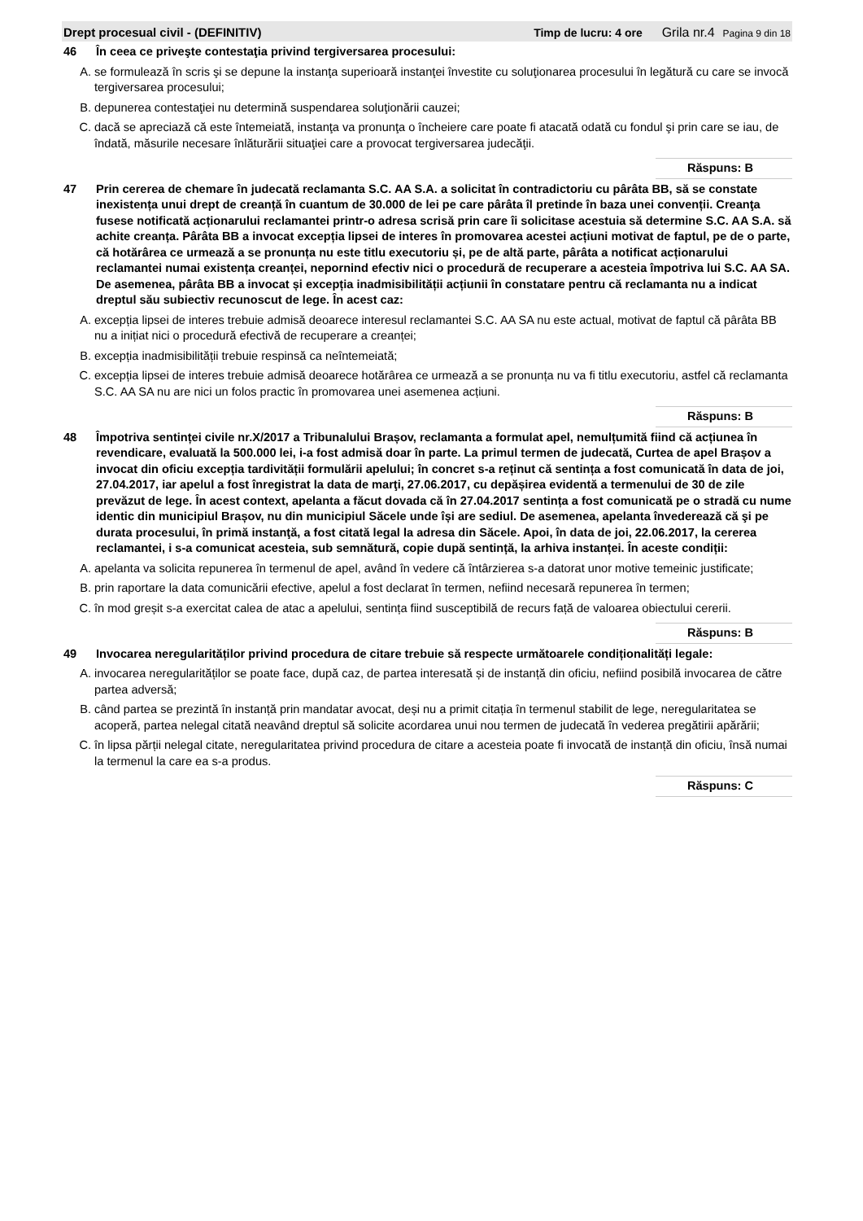Drept procesual civil - (DEFINITIV) Timp de lucru: 4 ore Grila nr.4 Pagina 9 din 18
46 În ceea ce priveşte contestaţia privind tergiversarea procesului:
A. se formulează în scris şi se depune la instanţa superioară instanţei învestite cu soluţionarea procesului în legătură cu care se invocă tergiversarea procesului;
B. depunerea contestaţiei nu determină suspendarea soluţionării cauzei;
C. dacă se apreciază că este întemeiată, instanţa va pronunţa o încheiere care poate fi atacată odată cu fondul şi prin care se iau, de îndată, măsurile necesare înlăturării situaţiei care a provocat tergiversarea judecăţii.
Răspuns: B
47 Prin cererea de chemare în judecată reclamanta S.C. AA S.A. a solicitat în contradictoriu cu pârâta BB, să se constate inexistența unui drept de creanță în cuantum de 30.000 de lei pe care pârâta îl pretinde în baza unei convenții. Creanţa fusese notificată acționarului reclamantei printr-o adresa scrisă prin care îi solicitase acestuia să determine S.C. AA S.A. să achite creanța. Pârâta BB a invocat excepția lipsei de interes în promovarea acestei acțiuni motivat de faptul, pe de o parte, că hotărârea ce urmează a se pronunța nu este titlu executoriu și, pe de altă parte, pârâta a notificat acționarului reclamantei numai existența creanței, nepornind efectiv nici o procedură de recuperare a acesteia împotriva lui S.C. AA SA. De asemenea, pârâta BB a invocat și excepția inadmisibilității acțiunii în constatare pentru că reclamanta nu a indicat dreptul său subiectiv recunoscut de lege. În acest caz:
A. excepția lipsei de interes trebuie admisă deoarece interesul reclamantei S.C. AA SA nu este actual, motivat de faptul că pârâta BB nu a inițiat nici o procedură efectivă de recuperare a creanței;
B. excepția inadmisibilității trebuie respinsă ca neîntemeiată;
C. excepția lipsei de interes trebuie admisă deoarece hotărârea ce urmează a se pronunța nu va fi titlu executoriu, astfel că reclamanta S.C. AA SA nu are nici un folos practic în promovarea unei asemenea acțiuni.
Răspuns: B
48 Împotriva sentinței civile nr.X/2017 a Tribunalului Brașov, reclamanta a formulat apel, nemulțumită fiind că acțiunea în revendicare, evaluată la 500.000 lei, i-a fost admisă doar în parte. La primul termen de judecată, Curtea de apel Brașov a invocat din oficiu excepția tardivității formulării apelului; în concret s-a reținut că sentința a fost comunicată în data de joi, 27.04.2017, iar apelul a fost înregistrat la data de marţi, 27.06.2017, cu depășirea evidentă a termenului de 30 de zile prevăzut de lege. În acest context, apelanta a făcut dovada că în 27.04.2017 sentința a fost comunicată pe o stradă cu nume identic din municipiul Brașov, nu din municipiul Săcele unde își are sediul. De asemenea, apelanta învederează că şi pe durata procesului, în primă instanţă, a fost citată legal la adresa din Săcele. Apoi, în data de joi, 22.06.2017, la cererea reclamantei, i s-a comunicat acesteia, sub semnătură, copie după sentință, la arhiva instanței. În aceste condiții:
A. apelanta va solicita repunerea în termenul de apel, având în vedere că întârzierea s-a datorat unor motive temeinic justificate;
B. prin raportare la data comunicării efective, apelul a fost declarat în termen, nefiind necesară repunerea în termen;
C. în mod greșit s-a exercitat calea de atac a apelului, sentința fiind susceptibilă de recurs față de valoarea obiectului cererii.
Răspuns: B
49 Invocarea neregularităților privind procedura de citare trebuie să respecte următoarele condiționalități legale:
A. invocarea neregularităților se poate face, după caz, de partea interesată și de instanță din oficiu, nefiind posibilă invocarea de către partea adversă;
B. când partea se prezintă în instanță prin mandatar avocat, deși nu a primit citația în termenul stabilit de lege, neregularitatea se acoperă, partea nelegal citată neavând dreptul să solicite acordarea unui nou termen de judecată în vederea pregătirii apărării;
C. în lipsa părții nelegal citate, neregularitatea privind procedura de citare a acesteia poate fi invocată de instanță din oficiu, însă numai la termenul la care ea s-a produs.
Răspuns: C